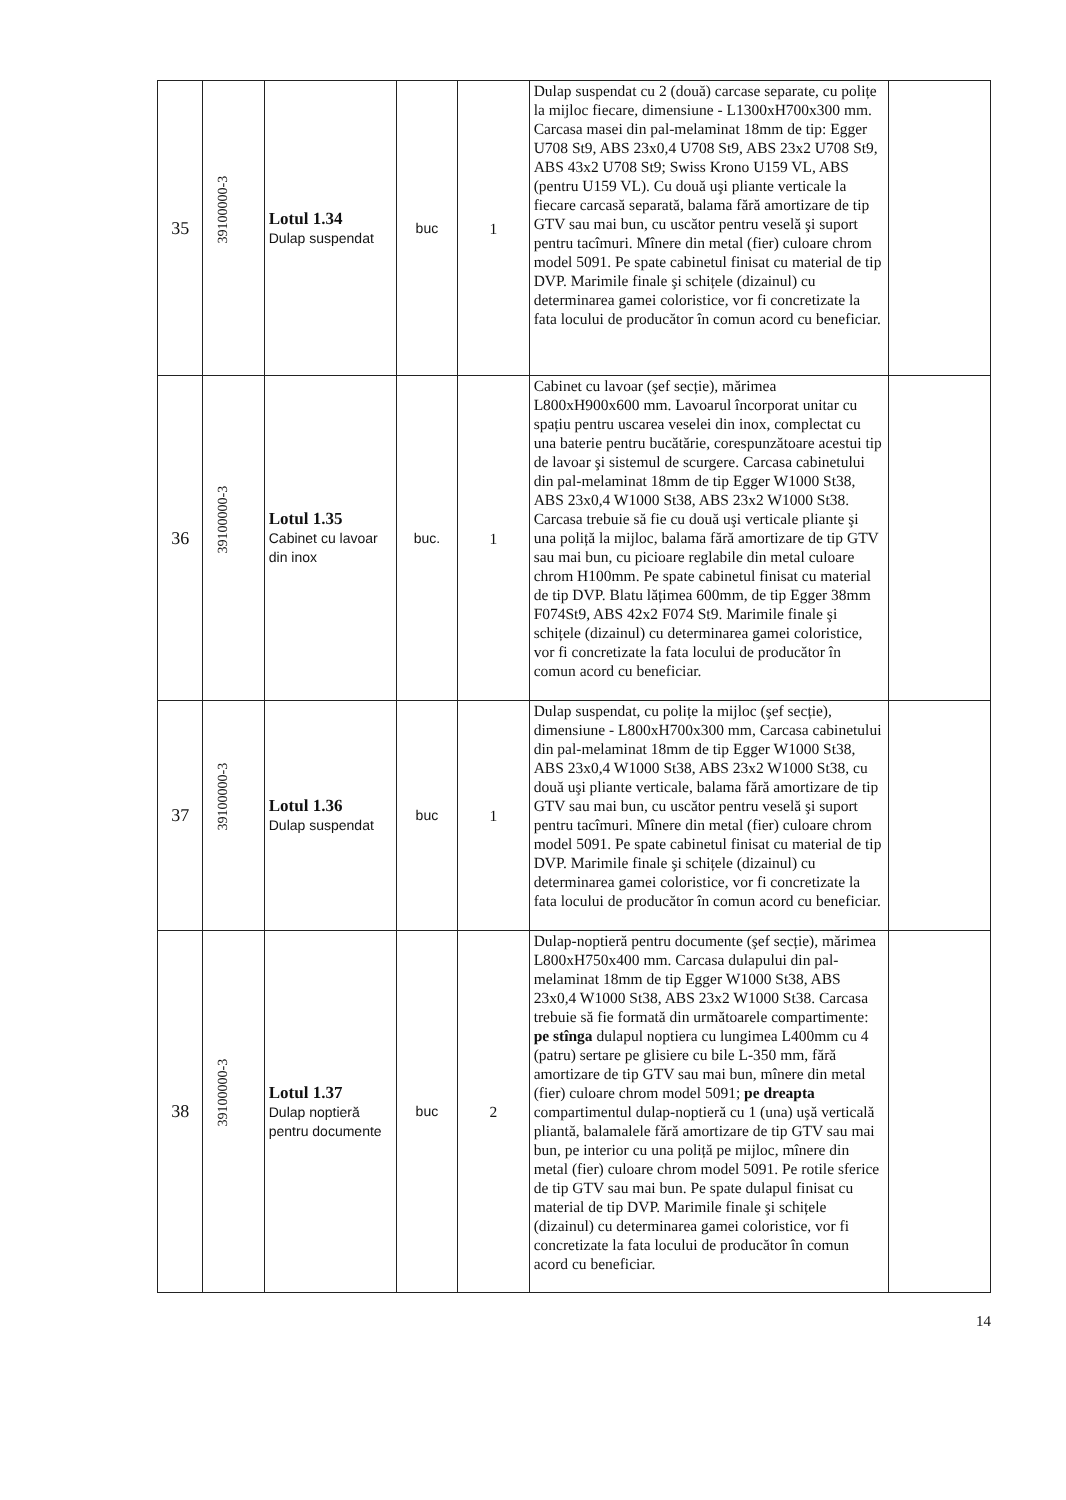| 35 | 39100000-3 | Lotul 1.34 Dulap suspendat | buc | 1 | Dulap suspendat cu 2 (două) carcase separate, cu polițe la mijloc fiecare, dimensiune - L1300xH700x300 mm. Carcasa masei din pal-melaminat 18mm de tip: Egger U708 St9, ABS 23x0,4 U708 St9, ABS 23x2 U708 St9, ABS 43x2 U708 St9; Swiss Krono U159 VL, ABS (pentru U159 VL). Cu două uşi pliante verticale la fiecare carcasă separată, balama fără amortizare de tip GTV sau mai bun, cu uscător pentru veselă şi suport pentru tacîmuri. Mînere din metal (fier) culoare chrom model 5091. Pe spate cabinetul finisat cu material de tip DVP. Marimile finale şi schițele (dizainul) cu determinarea gamei coloristice, vor fi concretizate la fata locului de producător în comun acord cu beneficiar. | |
| 36 | 39100000-3 | Lotul 1.35 Cabinet cu lavoar din inox | buc. | 1 | Cabinet cu lavoar (şef secție), mărimea L800xH900x600 mm. Lavoarul încorporat unitar cu spațiu pentru uscarea veselei din inox, complectat cu una baterie pentru bucătărie, corespunzătoare acestui tip de lavoar şi sistemul de scurgere. Carcasa cabinetului din pal-melaminat 18mm de tip Egger W1000 St38, ABS 23x0,4 W1000 St38, ABS 23x2 W1000 St38. Carcasa trebuie să fie cu două uşi verticale pliante şi una poliță la mijloc, balama fără amortizare de tip GTV sau mai bun, cu picioare reglabile din metal culoare chrom H100mm. Pe spate cabinetul finisat cu material de tip DVP. Blatu lățimea 600mm, de tip Egger 38mm F074St9, ABS 42x2 F074 St9. Marimile finale şi schițele (dizainul) cu determinarea gamei coloristice, vor fi concretizate la fata locului de producător în comun acord cu beneficiar. | |
| 37 | 39100000-3 | Lotul 1.36 Dulap suspendat | buc | 1 | Dulap suspendat, cu polițe la mijloc (şef secție), dimensiune - L800xH700x300 mm, Carcasa cabinetului din pal-melaminat 18mm de tip Egger W1000 St38, ABS 23x0,4 W1000 St38, ABS 23x2 W1000 St38, cu două uşi pliante verticale, balama fără amortizare de tip GTV sau mai bun, cu uscător pentru veselă şi suport pentru tacîmuri. Mînere din metal (fier) culoare chrom model 5091. Pe spate cabinetul finisat cu material de tip DVP. Marimile finale şi schițele (dizainul) cu determinarea gamei coloristice, vor fi concretizate la fata locului de producător în comun acord cu beneficiar. | |
| 38 | 39100000-3 | Lotul 1.37 Dulap noptieră pentru documente | buc | 2 | Dulap-noptieră pentru documente (şef secție), mărimea L800xH750x400 mm. Carcasa dulapului din pal-melaminat 18mm de tip Egger W1000 St38, ABS 23x0,4 W1000 St38, ABS 23x2 W1000 St38. Carcasa trebuie să fie formată din următoarele compartimente: pe stînga dulapul noptiera cu lungimea L400mm cu 4 (patru) sertare pe glisiere cu bile L-350 mm, fără amortizare de tip GTV sau mai bun, mînere din metal (fier) culoare chrom model 5091; pe dreapta compartimentul dulap-noptieră cu 1 (una) uşă verticală pliantă, balamalele fără amortizare de tip GTV sau mai bun, pe interior cu una poliță pe mijloc, mînere din metal (fier) culoare chrom model 5091. Pe rotile sferice de tip GTV sau mai bun. Pe spate dulapul finisat cu material de tip DVP. Marimile finale şi schițele (dizainul) cu determinarea gamei coloristice, vor fi concretizate la fata locului de producător în comun acord cu beneficiar. | |
14